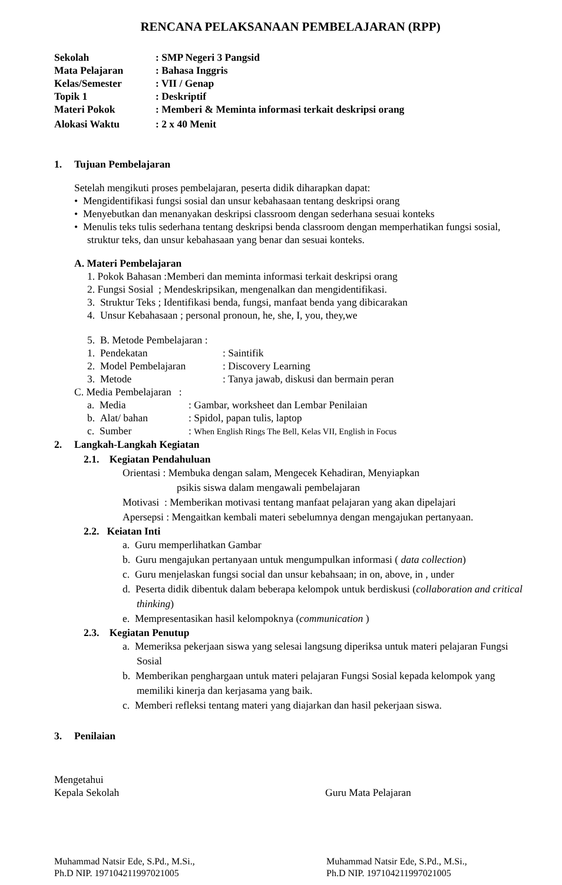RENCANA PELAKSANAAN PEMBELAJARAN (RPP)
Sekolah: SMP Negeri 3 Pangsid
Mata Pelajaran: Bahasa Inggris
Kelas/Semester: VII / Genap
Topik 1: Deskriptif
Materi Pokok: Memberi & Meminta informasi terkait deskripsi orang
Alokasi Waktu: 2 x 40 Menit
1. Tujuan Pembelajaran
Setelah mengikuti proses pembelajaran, peserta didik diharapkan dapat:
• Mengidentifikasi fungsi sosial dan unsur kebahasaan tentang deskripsi orang
• Menyebutkan dan menanyakan deskripsi classroom dengan sederhana sesuai konteks
• Menulis teks tulis sederhana tentang deskripsi benda classroom dengan memperhatikan fungsi sosial, struktur teks, dan unsur kebahasaan yang benar dan sesuai konteks.
A. Materi Pembelajaran
1. Pokok Bahasan :Memberi dan meminta informasi terkait deskripsi orang
2. Fungsi Sosial ; Mendeskripsikan, mengenalkan dan mengidentifikasi.
3. Struktur Teks ; Identifikasi benda, fungsi, manfaat benda yang dibicarakan
4. Unsur Kebahasaan ; personal pronoun, he, she, I, you, they,we
5. B. Metode Pembelajaran :
1. Pendekatan: Saintifik
2. Model Pembelajaran: Discovery Learning
3. Metode: Tanya jawab, diskusi dan bermain peran
C. Media Pembelajaran :
a. Media: Gambar, worksheet dan Lembar Penilaian
b. Alat/ bahan: Spidol, papan tulis, laptop
c. Sumber: When English Rings The Bell, Kelas VII, English in Focus
2. Langkah-Langkah Kegiatan
2.1. Kegiatan Pendahuluan
Orientasi : Membuka dengan salam, Mengecek Kehadiran, Menyiapkan
psikis siswa dalam mengawali pembelajaran
Motivasi : Memberikan motivasi tentang manfaat pelajaran yang akan dipelajari
Apersepsi : Mengaitkan kembali materi sebelumnya dengan mengajukan pertanyaan.
2.2. Keiatan Inti
a. Guru memperlihatkan Gambar
b. Guru mengajukan pertanyaan untuk mengumpulkan informasi ( data collection)
c. Guru menjelaskan fungsi social dan unsur kebahsaan; in on, above, in , under
d. Peserta didik dibentuk dalam beberapa kelompok untuk berdiskusi (collaboration and critical thinking)
e. Mempresentasikan hasil kelompoknya (communication )
2.3. Kegiatan Penutup
a. Memeriksa pekerjaan siswa yang selesai langsung diperiksa untuk materi pelajaran Fungsi Sosial
b. Memberikan penghargaan untuk materi pelajaran Fungsi Sosial kepada kelompok yang memiliki kinerja dan kerjasama yang baik.
c. Memberi refleksi tentang materi yang diajarkan dan hasil pekerjaan siswa.
3. Penilaian
Mengetahui
Kepala Sekolah Guru Mata Pelajaran
Muhammad Natsir Ede, S.Pd., M.Si.,
Ph.D NIP. 197104211997021005 Muhammad Natsir Ede, S.Pd., M.Si.,
Ph.D NIP. 197104211997021005